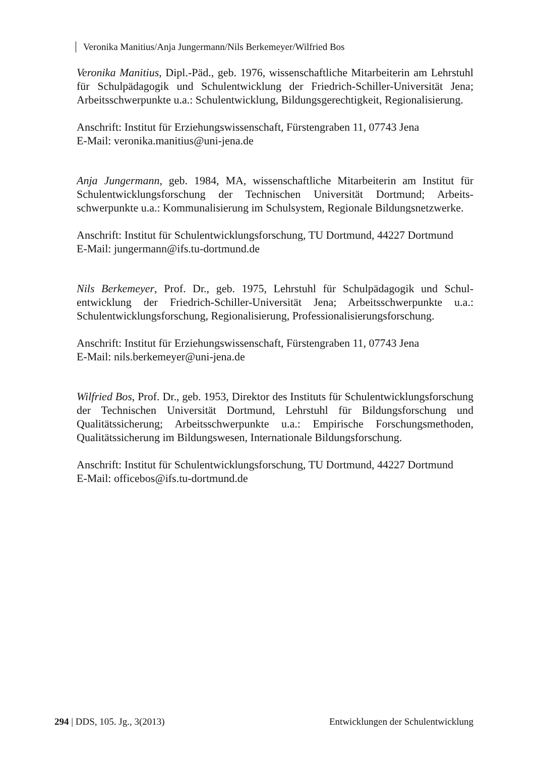Veronika Manitius/Anja Jungermann/Nils Berkemeyer/Wilfried Bos
Veronika Manitius, Dipl.-Päd., geb. 1976, wissenschaftliche Mitarbeiterin am Lehrstuhl für Schulpädagogik und Schulentwicklung der Friedrich-Schiller-Universität Jena; Arbeitsschwerpunkte u.a.: Schulentwicklung, Bildungsgerechtigkeit, Regionalisierung.
Anschrift: Institut für Erziehungswissenschaft, Fürstengraben 11, 07743 Jena
E-Mail: veronika.manitius@uni-jena.de
Anja Jungermann, geb. 1984, MA, wissenschaftliche Mitarbeiterin am Institut für Schulentwicklungsforschung der Technischen Universität Dortmund; Arbeits­schwerpunkte u.a.: Kommunalisierung im Schulsystem, Regionale Bildungsnetzwerke.
Anschrift: Institut für Schulentwicklungsforschung, TU Dortmund, 44227 Dortmund
E-Mail: jungermann@ifs.tu-dortmund.de
Nils Berkemeyer, Prof. Dr., geb. 1975, Lehrstuhl für Schulpädagogik und Schul­entwicklung der Friedrich-Schiller-Universität Jena; Arbeitsschwerpunkte u.a.: Schulentwicklungsforschung, Regionalisierung, Professionalisierungsforschung.
Anschrift: Institut für Erziehungswissenschaft, Fürstengraben 11, 07743 Jena
E-Mail: nils.berkemeyer@uni-jena.de
Wilfried Bos, Prof. Dr., geb. 1953, Direktor des Instituts für Schulentwicklungs­forschung der Technischen Universität Dortmund, Lehrstuhl für Bildungsforschung und Qualitätssicherung; Arbeitsschwerpunkte u.a.: Empirische Forschungsmethoden, Qualitätssicherung im Bildungswesen, Internationale Bildungsforschung.
Anschrift: Institut für Schulentwicklungsforschung, TU Dortmund, 44227 Dortmund
E-Mail: officebos@ifs.tu-dortmund.de
294 | DDS, 105. Jg., 3(2013) Entwicklungen der Schulentwicklung